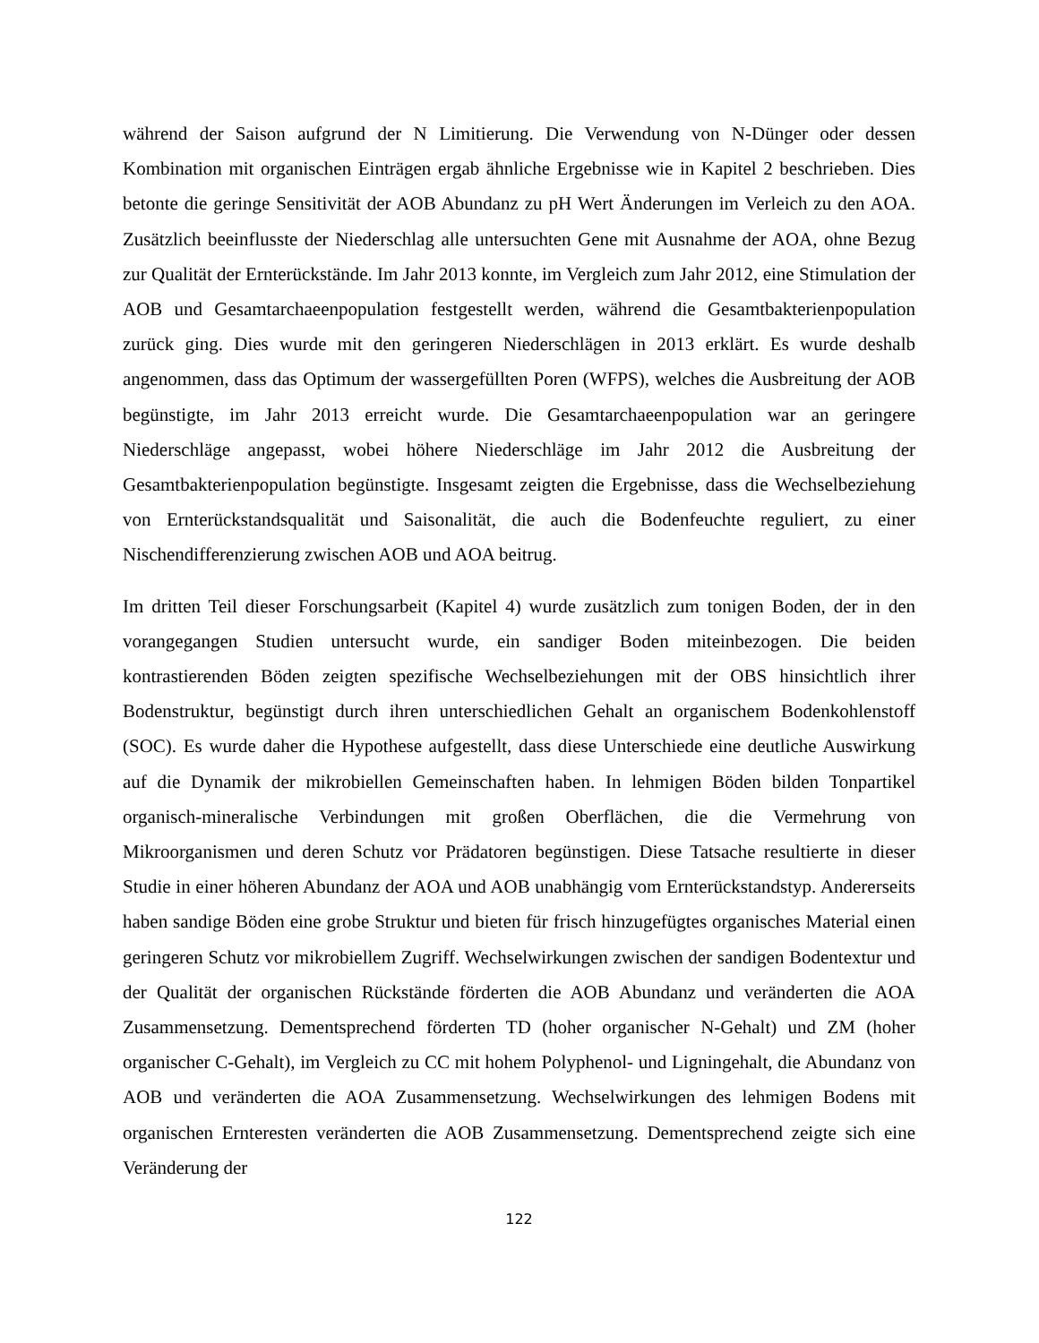während der Saison aufgrund der N Limitierung. Die Verwendung von N-Dünger oder dessen Kombination mit organischen Einträgen ergab ähnliche Ergebnisse wie in Kapitel 2 beschrieben. Dies betonte die geringe Sensitivität der AOB Abundanz zu pH Wert Änderungen im Verleich zu den AOA. Zusätzlich beeinflusste der Niederschlag alle untersuchten Gene mit Ausnahme der AOA, ohne Bezug zur Qualität der Ernterückstände. Im Jahr 2013 konnte, im Vergleich zum Jahr 2012, eine Stimulation der AOB und Gesamtarchaeenpopulation festgestellt werden, während die Gesamtbakterienpopulation zurück ging. Dies wurde mit den geringeren Niederschlägen in 2013 erklärt. Es wurde deshalb angenommen, dass das Optimum der wassergefüllten Poren (WFPS), welches die Ausbreitung der AOB begünstigte, im Jahr 2013 erreicht wurde. Die Gesamtarchaeenpopulation war an geringere Niederschläge angepasst, wobei höhere Niederschläge im Jahr 2012 die Ausbreitung der Gesamtbakterienpopulation begünstigte. Insgesamt zeigten die Ergebnisse, dass die Wechselbeziehung von Ernterückstandsqualität und Saisonalität, die auch die Bodenfeuchte reguliert, zu einer Nischendifferenzierung zwischen AOB und AOA beitrug.
Im dritten Teil dieser Forschungsarbeit (Kapitel 4) wurde zusätzlich zum tonigen Boden, der in den vorangegangen Studien untersucht wurde, ein sandiger Boden miteinbezogen. Die beiden kontrastierenden Böden zeigten spezifische Wechselbeziehungen mit der OBS hinsichtlich ihrer Bodenstruktur, begünstigt durch ihren unterschiedlichen Gehalt an organischem Bodenkohlenstoff (SOC). Es wurde daher die Hypothese aufgestellt, dass diese Unterschiede eine deutliche Auswirkung auf die Dynamik der mikrobiellen Gemeinschaften haben. In lehmigen Böden bilden Tonpartikel organisch-mineralische Verbindungen mit großen Oberflächen, die die Vermehrung von Mikroorganismen und deren Schutz vor Prädatoren begünstigen. Diese Tatsache resultierte in dieser Studie in einer höheren Abundanz der AOA und AOB unabhängig vom Ernterückstandstyp. Andererseits haben sandige Böden eine grobe Struktur und bieten für frisch hinzugefügtes organisches Material einen geringeren Schutz vor mikrobiellem Zugriff. Wechselwirkungen zwischen der sandigen Bodentextur und der Qualität der organischen Rückstände förderten die AOB Abundanz und veränderten die AOA Zusammensetzung. Dementsprechend förderten TD (hoher organischer N-Gehalt) und ZM (hoher organischer C-Gehalt), im Vergleich zu CC mit hohem Polyphenol- und Ligningehalt, die Abundanz von AOB und veränderten die AOA Zusammensetzung. Wechselwirkungen des lehmigen Bodens mit organischen Ernteresten veränderten die AOB Zusammensetzung. Dementsprechend zeigte sich eine Veränderung der
122